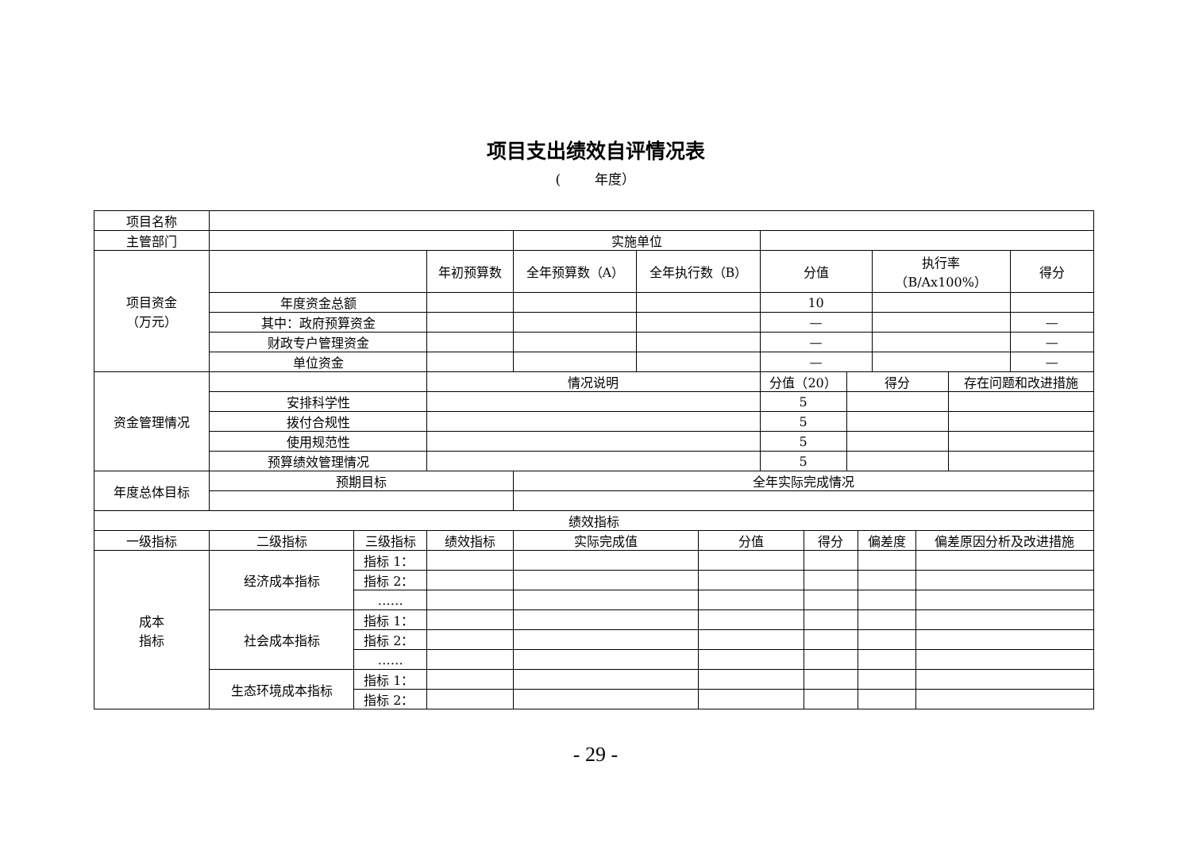项目支出绩效自评情况表
( 年度）
| 项目名称 | | | | | | | | | | | | | | |
| 主管部门 | | | | 实施单位 | | | | | | | | | | |
| 项目资金 （万元） | | | 年初预算数 | 全年预算数（A） | 全年执行数（B） | | 分值 | | | | 执行率 （B/Ax100%） | | | 得分 |
| | 年度资金总额 | | | | | | 10 | | | | | | | |
| | 其中：政府预算资金 | | | | | | — | | | | | | | — |
| | 财政专户管理资金 | | | | | | — | | | | | | | — |
| | 单位资金 | | | | | | — | | | | | | | — |
| 资金管理情况 | | | 情况说明 | | | | 分值（20） | | 得分 | | | | 存在问题和改进措施 | |
| | 安排科学性 | | | | | | 5 | | | | | | | |
| | 拨付合规性 | | | | | | 5 | | | | | | | |
| | 使用规范性 | | | | | | 5 | | | | | | | |
| | 预算绩效管理情况 | | | | | | 5 | | | | | | | |
| 年度总体目标 | 预期目标 | | | 全年实际完成情况 | | | | | | | | | | |
| 绩效指标 | | | | | | | | | | | | | | |
| 一级指标 | 二级指标 | 三级指标 | 绩效指标 | 实际完成值 | | 分值 | | 得分 | | 偏差度 | | 偏差原因分析及改进措施 | | |
| 成本 指标 | 经济成本指标 | 指标 1： | | | | | | | | | | | | |
| | | 指标 2： | | | | | | | | | | | | |
| | | …… | | | | | | | | | | | | |
| | 社会成本指标 | 指标 1： | | | | | | | | | | | | |
| | | 指标 2： | | | | | | | | | | | | |
| | | …… | | | | | | | | | | | | |
| | 生态环境成本指标 | 指标 1： | | | | | | | | | | | | |
| | | 指标 2： | | | | | | | | | | | | |
- 29 -